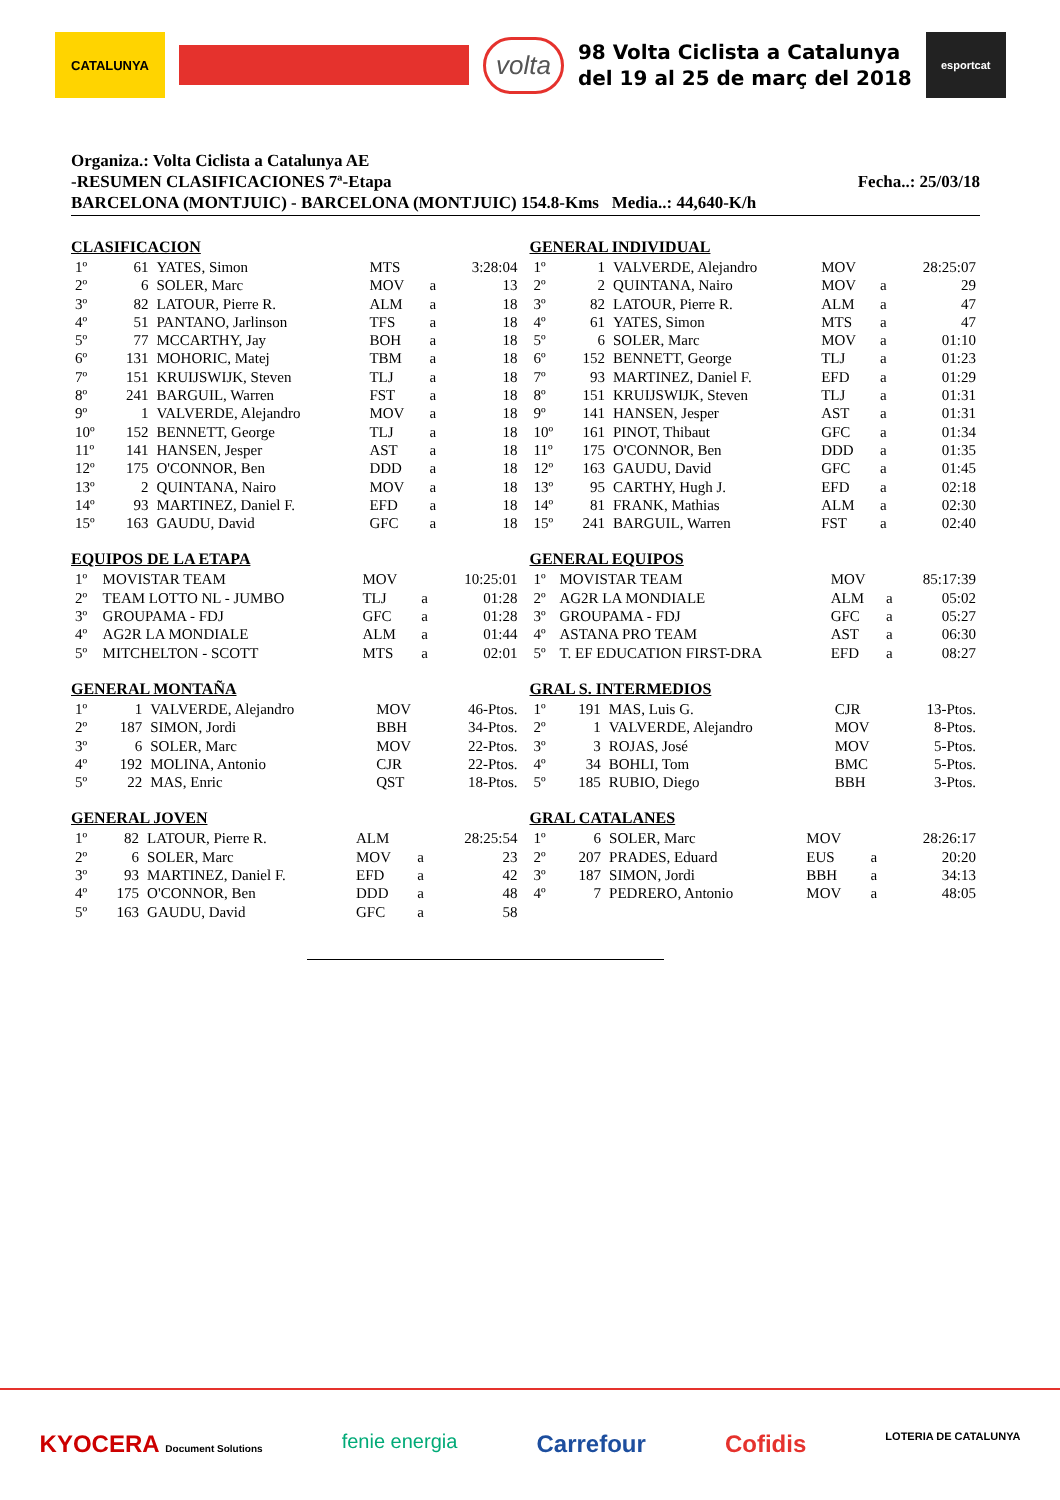CATALUNYA
volta
98 Volta Ciclista a Catalunya
del 19 al 25 de març del 2018
esportcat
Organiza.: Volta Ciclista a Catalunya AE
-RESUMEN CLASIFICACIONES 7ª-Etapa Fecha..: 25/03/18
BARCELONA (MONTJUIC) - BARCELONA (MONTJUIC) 154.8-Kms Media..: 44,640-K/h
CLASIFICACION
| 1º | 61 | YATES, Simon | MTS | | 3:28:04 |
| 2º | 6 | SOLER, Marc | MOV | a | 13 |
| 3º | 82 | LATOUR, Pierre R. | ALM | a | 18 |
| 4º | 51 | PANTANO, Jarlinson | TFS | a | 18 |
| 5º | 77 | MCCARTHY, Jay | BOH | a | 18 |
| 6º | 131 | MOHORIC, Matej | TBM | a | 18 |
| 7º | 151 | KRUIJSWIJK, Steven | TLJ | a | 18 |
| 8º | 241 | BARGUIL, Warren | FST | a | 18 |
| 9º | 1 | VALVERDE, Alejandro | MOV | a | 18 |
| 10º | 152 | BENNETT, George | TLJ | a | 18 |
| 11º | 141 | HANSEN, Jesper | AST | a | 18 |
| 12º | 175 | O'CONNOR, Ben | DDD | a | 18 |
| 13º | 2 | QUINTANA, Nairo | MOV | a | 18 |
| 14º | 93 | MARTINEZ, Daniel F. | EFD | a | 18 |
| 15º | 163 | GAUDU, David | GFC | a | 18 |
EQUIPOS DE LA ETAPA
| 1º | MOVISTAR TEAM | MOV | | 10:25:01 |
| 2º | TEAM LOTTO NL - JUMBO | TLJ | a | 01:28 |
| 3º | GROUPAMA - FDJ | GFC | a | 01:28 |
| 4º | AG2R LA MONDIALE | ALM | a | 01:44 |
| 5º | MITCHELTON - SCOTT | MTS | a | 02:01 |
GENERAL MONTAÑA
| 1º | 1 | VALVERDE, Alejandro | MOV | 46-Ptos. |
| 2º | 187 | SIMON, Jordi | BBH | 34-Ptos. |
| 3º | 6 | SOLER, Marc | MOV | 22-Ptos. |
| 4º | 192 | MOLINA, Antonio | CJR | 22-Ptos. |
| 5º | 22 | MAS, Enric | QST | 18-Ptos. |
GENERAL JOVEN
| 1º | 82 | LATOUR, Pierre R. | ALM | | 28:25:54 |
| 2º | 6 | SOLER, Marc | MOV | a | 23 |
| 3º | 93 | MARTINEZ, Daniel F. | EFD | a | 42 |
| 4º | 175 | O'CONNOR, Ben | DDD | a | 48 |
| 5º | 163 | GAUDU, David | GFC | a | 58 |
GENERAL INDIVIDUAL
| 1º | 1 | VALVERDE, Alejandro | MOV | | 28:25:07 |
| 2º | 2 | QUINTANA, Nairo | MOV | a | 29 |
| 3º | 82 | LATOUR, Pierre R. | ALM | a | 47 |
| 4º | 61 | YATES, Simon | MTS | a | 47 |
| 5º | 6 | SOLER, Marc | MOV | a | 01:10 |
| 6º | 152 | BENNETT, George | TLJ | a | 01:23 |
| 7º | 93 | MARTINEZ, Daniel F. | EFD | a | 01:29 |
| 8º | 151 | KRUIJSWIJK, Steven | TLJ | a | 01:31 |
| 9º | 141 | HANSEN, Jesper | AST | a | 01:31 |
| 10º | 161 | PINOT, Thibaut | GFC | a | 01:34 |
| 11º | 175 | O'CONNOR, Ben | DDD | a | 01:35 |
| 12º | 163 | GAUDU, David | GFC | a | 01:45 |
| 13º | 95 | CARTHY, Hugh J. | EFD | a | 02:18 |
| 14º | 81 | FRANK, Mathias | ALM | a | 02:30 |
| 15º | 241 | BARGUIL, Warren | FST | a | 02:40 |
GENERAL EQUIPOS
| 1º | MOVISTAR TEAM | MOV | | 85:17:39 |
| 2º | AG2R LA MONDIALE | ALM | a | 05:02 |
| 3º | GROUPAMA - FDJ | GFC | a | 05:27 |
| 4º | ASTANA PRO TEAM | AST | a | 06:30 |
| 5º | T. EF EDUCATION FIRST-DRA | EFD | a | 08:27 |
GRAL S. INTERMEDIOS
| 1º | 191 | MAS, Luis G. | CJR | 13-Ptos. |
| 2º | 1 | VALVERDE, Alejandro | MOV | 8-Ptos. |
| 3º | 3 | ROJAS, José | MOV | 5-Ptos. |
| 4º | 34 | BOHLI, Tom | BMC | 5-Ptos. |
| 5º | 185 | RUBIO, Diego | BBH | 3-Ptos. |
GRAL CATALANES
| 1º | 6 | SOLER, Marc | MOV | | 28:26:17 |
| 2º | 207 | PRADES, Eduard | EUS | a | 20:20 |
| 3º | 187 | SIMON, Jordi | BBH | a | 34:13 |
| 4º | 7 | PEDRERO, Antonio | MOV | a | 48:05 |
KYOCERA Document Solutions fenie energia Carrefour Cofidis LOTERIA DE CATALUNYA